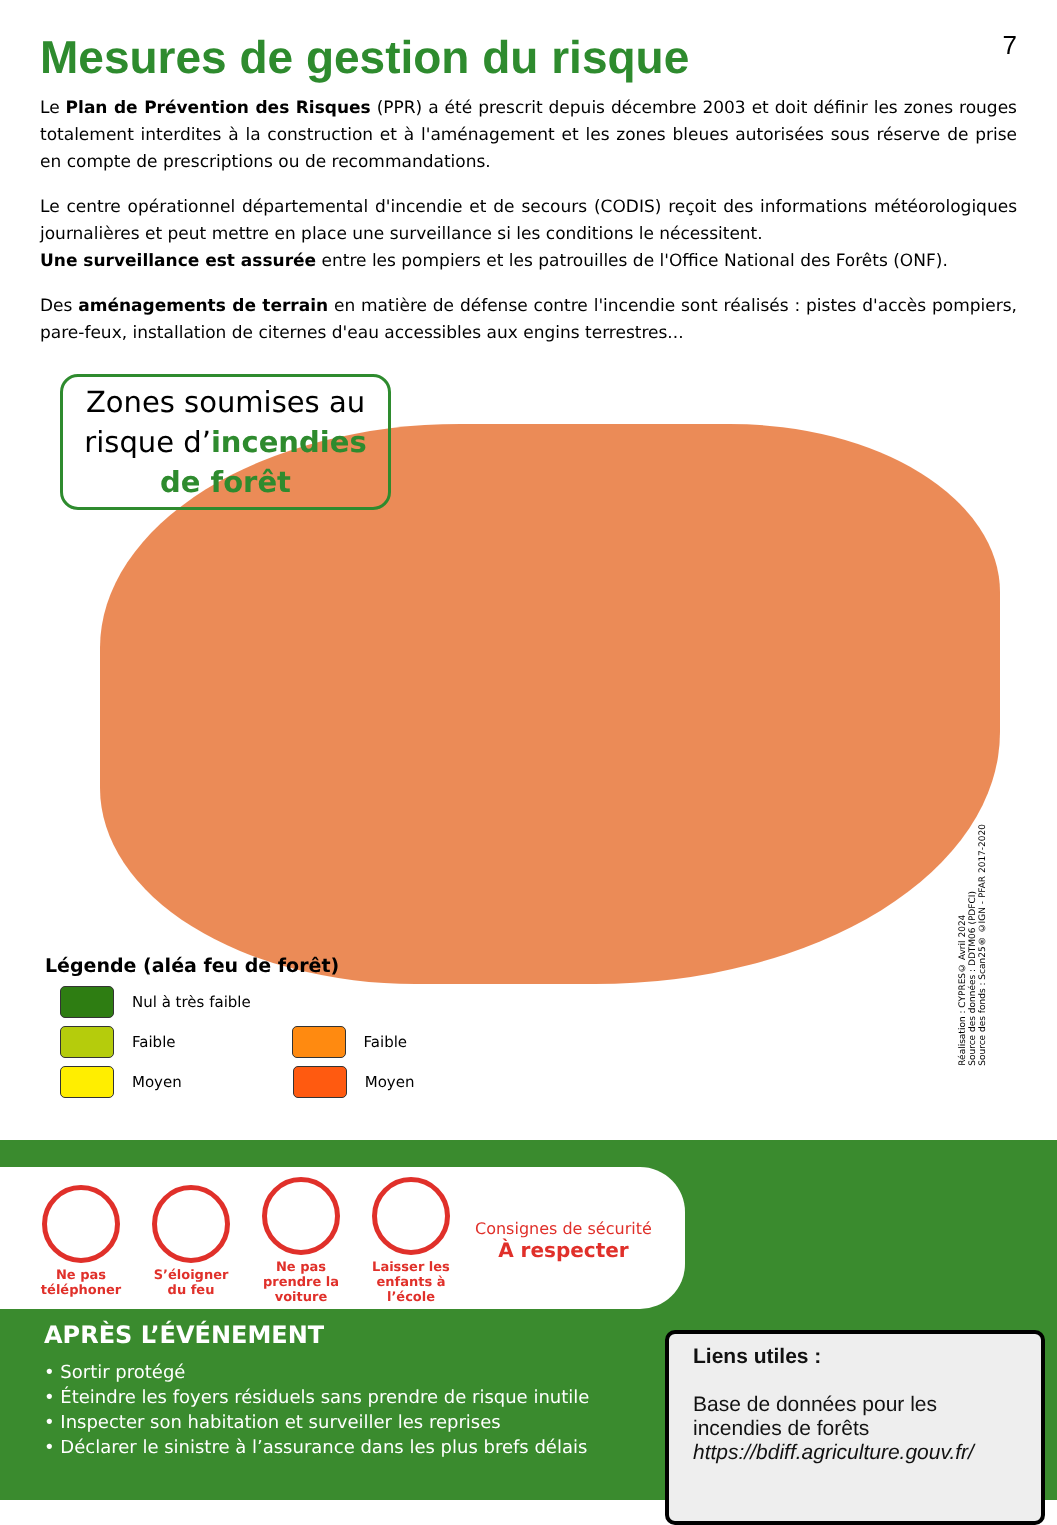Mesures de gestion du risque 7
Le Plan de Prévention des Risques (PPR) a été prescrit depuis décembre 2003 et doit définir les zones rouges totalement interdites à la construction et à l'aménagement et les zones bleues autorisées sous réserve de prise en compte de prescriptions ou de recommandations.
Le centre opérationnel départemental d'incendie et de secours (CODIS) reçoit des informations météorologiques journalières et peut mettre en place une surveillance si les conditions le nécessitent.
Une surveillance est assurée entre les pompiers et les patrouilles de l'Office National des Forêts (ONF).
Des aménagements de terrain en matière de défense contre l'incendie sont réalisés : pistes d'accès pompiers, pare-feux, installation de citernes d'eau accessibles aux engins terrestres...
Zones soumises au
risque d’incendies
de forêt
Légende (aléa feu de forêt)
Nul à très faible
Faible
Faible
Moyen
Moyen
Réalisation : CYPRES© Avril 2024
Source des données : DDTM06 (PDFCI)
Source des fonds : Scan25® ©IGN - PFAR 2017-2020
Ne pas téléphoner
S’éloigner du feu
Ne pas prendre la voiture
Laisser les enfants à l’école
Consignes de sécurité
À respecter
APRÈS L’ÉVÉNEMENT
• Sortir protégé
• Éteindre les foyers résiduels sans prendre de risque inutile
• Inspecter son habitation et surveiller les reprises
• Déclarer le sinistre à l’assurance dans les plus brefs délais
Liens utiles :
Base de données pour les incendies de forêts
https://bdiff.agriculture.gouv.fr/